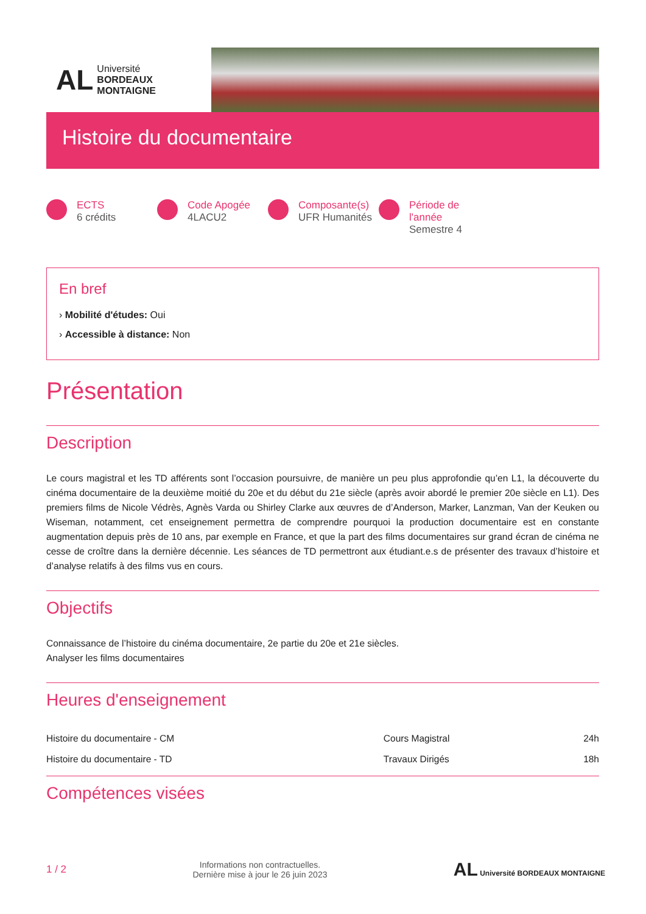AL
Université
BORDEAUX
MONTAIGNE
Histoire du documentaire
ECTS
6 crédits
Code Apogée
4LACU2
Composante(s)
UFR Humanités
Période de l'année
Semestre 4
En bref
› Mobilité d'études: Oui
› Accessible à distance: Non
Présentation
Description
Le cours magistral et les TD afférents sont l’occasion poursuivre, de manière un peu plus approfondie qu’en L1, la découverte du cinéma documentaire de la deuxième moitié du 20e et du début du 21e siècle (après avoir abordé le premier 20e siècle en L1). Des premiers films de Nicole Védrès, Agnès Varda ou Shirley Clarke aux œuvres de d’Anderson, Marker, Lanzman, Van der Keuken ou Wiseman, notamment, cet enseignement permettra de comprendre pourquoi la production documentaire est en constante augmentation depuis près de 10 ans, par exemple en France, et que la part des films documentaires sur grand écran de cinéma ne cesse de croître dans la dernière décennie. Les séances de TD permettront aux étudiant.e.s de présenter des travaux d’histoire et d’analyse relatifs à des films vus en cours.
Objectifs
Connaissance de l’histoire du cinéma documentaire, 2e partie du 20e et 21e siècles.
Analyser les films documentaires
Heures d'enseignement
| Histoire du documentaire - CM | Cours Magistral | 24h |
| Histoire du documentaire - TD | Travaux Dirigés | 18h |
Compétences visées
1 / 2 Informations non contractuelles.
Dernière mise à jour le 26 juin 2023 AL Université BORDEAUX MONTAIGNE